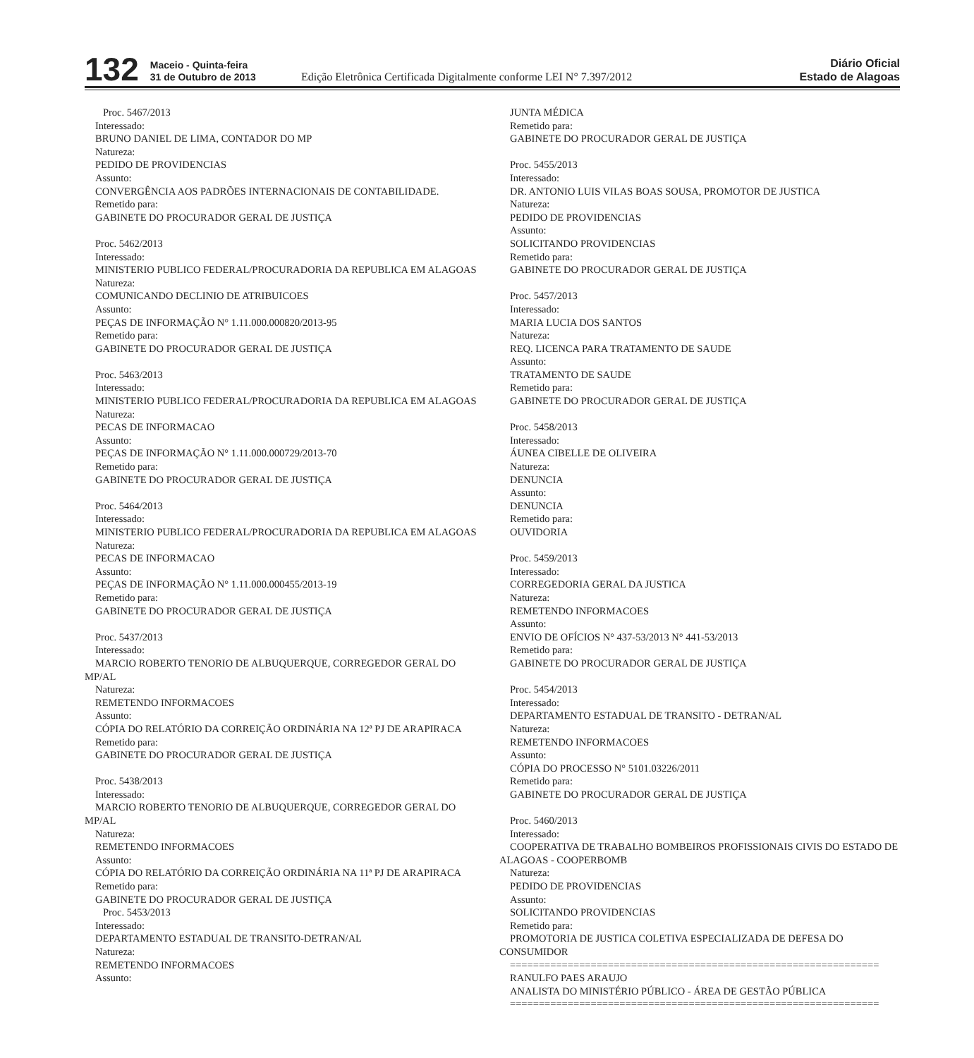132
Maceio - Quinta-feira
31 de Outubro de 2013
Edição Eletrônica Certificada Digitalmente conforme LEI N° 7.397/2012
Diário Oficial
Estado de Alagoas
Proc. 5467/2013
Interessado:
BRUNO DANIEL DE LIMA, CONTADOR DO MP
Natureza:
PEDIDO DE PROVIDENCIAS
Assunto:
CONVERGÊNCIA AOS PADRÕES INTERNACIONAIS DE CONTABILIDADE.
Remetido para:
GABINETE DO PROCURADOR GERAL DE JUSTIÇA
Proc. 5462/2013
Interessado:
MINISTERIO PUBLICO FEDERAL/PROCURADORIA DA REPUBLICA EM ALAGOAS
Natureza:
COMUNICANDO DECLINIO DE ATRIBUICOES
Assunto:
PEÇAS DE INFORMAÇÃO N° 1.11.000.000820/2013-95
Remetido para:
GABINETE DO PROCURADOR GERAL DE JUSTIÇA
Proc. 5463/2013
Interessado:
MINISTERIO PUBLICO FEDERAL/PROCURADORIA DA REPUBLICA EM ALAGOAS
Natureza:
PECAS DE INFORMACAO
Assunto:
PEÇAS DE INFORMAÇÃO N° 1.11.000.000729/2013-70
Remetido para:
GABINETE DO PROCURADOR GERAL DE JUSTIÇA
Proc. 5464/2013
Interessado:
MINISTERIO PUBLICO FEDERAL/PROCURADORIA DA REPUBLICA EM ALAGOAS
Natureza:
PECAS DE INFORMACAO
Assunto:
PEÇAS DE INFORMAÇÃO N° 1.11.000.000455/2013-19
Remetido para:
GABINETE DO PROCURADOR GERAL DE JUSTIÇA
Proc. 5437/2013
Interessado:
MARCIO ROBERTO TENORIO DE ALBUQUERQUE, CORREGEDOR GERAL DO MP/AL
Natureza:
REMETENDO INFORMACOES
Assunto:
CÓPIA DO RELATÓRIO DA CORREIÇÃO ORDINÁRIA NA 12ª PJ DE ARAPIRACA
Remetido para:
GABINETE DO PROCURADOR GERAL DE JUSTIÇA
Proc. 5438/2013
Interessado:
MARCIO ROBERTO TENORIO DE ALBUQUERQUE, CORREGEDOR GERAL DO MP/AL
Natureza:
REMETENDO INFORMACOES
Assunto:
CÓPIA DO RELATÓRIO DA CORREIÇÃO ORDINÁRIA NA 11ª PJ DE ARAPIRACA
Remetido para:
GABINETE DO PROCURADOR GERAL DE JUSTIÇA
Proc. 5453/2013
Interessado:
DEPARTAMENTO ESTADUAL DE TRANSITO-DETRAN/AL
Natureza:
REMETENDO INFORMACOES
Assunto:
JUNTA MÉDICA
Remetido para:
GABINETE DO PROCURADOR GERAL DE JUSTIÇA
Proc. 5455/2013
Interessado:
DR. ANTONIO LUIS VILAS BOAS SOUSA, PROMOTOR DE JUSTICA
Natureza:
PEDIDO DE PROVIDENCIAS
Assunto:
SOLICITANDO PROVIDENCIAS
Remetido para:
GABINETE DO PROCURADOR GERAL DE JUSTIÇA
Proc. 5457/2013
Interessado:
MARIA LUCIA DOS SANTOS
Natureza:
REQ. LICENCA PARA TRATAMENTO DE SAUDE
Assunto:
TRATAMENTO DE SAUDE
Remetido para:
GABINETE DO PROCURADOR GERAL DE JUSTIÇA
Proc. 5458/2013
Interessado:
ÁUNEA CIBELLE DE OLIVEIRA
Natureza:
DENUNCIA
Assunto:
DENUNCIA
Remetido para:
OUVIDORIA
Proc. 5459/2013
Interessado:
CORREGEDORIA GERAL DA JUSTICA
Natureza:
REMETENDO INFORMACOES
Assunto:
ENVIO DE OFÍCIOS N° 437-53/2013 N° 441-53/2013
Remetido para:
GABINETE DO PROCURADOR GERAL DE JUSTIÇA
Proc. 5454/2013
Interessado:
DEPARTAMENTO ESTADUAL DE TRANSITO - DETRAN/AL
Natureza:
REMETENDO INFORMACOES
Assunto:
CÓPIA DO PROCESSO N° 5101.03226/2011
Remetido para:
GABINETE DO PROCURADOR GERAL DE JUSTIÇA
Proc. 5460/2013
Interessado:
COOPERATIVA DE TRABALHO BOMBEIROS PROFISSIONAIS CIVIS DO ESTADO DE ALAGOAS - COOPERBOMB
Natureza:
PEDIDO DE PROVIDENCIAS
Assunto:
SOLICITANDO PROVIDENCIAS
Remetido para:
PROMOTORIA DE JUSTICA COLETIVA ESPECIALIZADA DE DEFESA DO CONSUMIDOR
================================================================
RANULFO PAES ARAUJO
ANALISTA DO MINISTÉRIO PÚBLICO - ÁREA DE GESTÃO PÚBLICA
================================================================